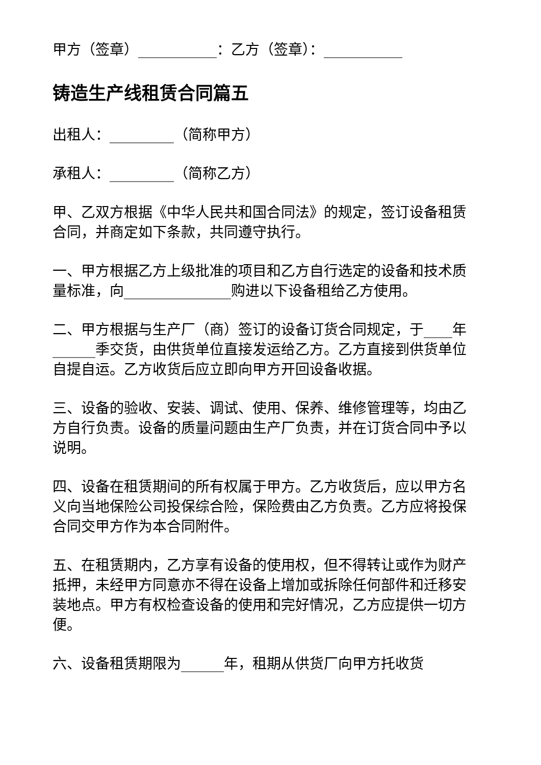甲方（签章）___________：乙方（签章）：___________
铸造生产线租赁合同篇五
出租人：_________（简称甲方）
承租人：_________（简称乙方）
甲、乙双方根据《中华人民共和国合同法》的规定，签订设备租赁合同，并商定如下条款，共同遵守执行。
一、甲方根据乙方上级批准的项目和乙方自行选定的设备和技术质量标准，向_______________购进以下设备租给乙方使用。
二、甲方根据与生产厂（商）签订的设备订货合同规定，于____年______季交货，由供货单位直接发运给乙方。乙方直接到供货单位自提自运。乙方收货后应立即向甲方开回设备收据。
三、设备的验收、安装、调试、使用、保养、维修管理等，均由乙方自行负责。设备的质量问题由生产厂负责，并在订货合同中予以说明。
四、设备在租赁期间的所有权属于甲方。乙方收货后，应以甲方名义向当地保险公司投保综合险，保险费由乙方负责。乙方应将投保合同交甲方作为本合同附件。
五、在租赁期内，乙方享有设备的使用权，但不得转让或作为财产抵押，未经甲方同意亦不得在设备上增加或拆除任何部件和迁移安装地点。甲方有权检查设备的使用和完好情况，乙方应提供一切方便。
六、设备租赁期限为______年，租期从供货厂向甲方托收货